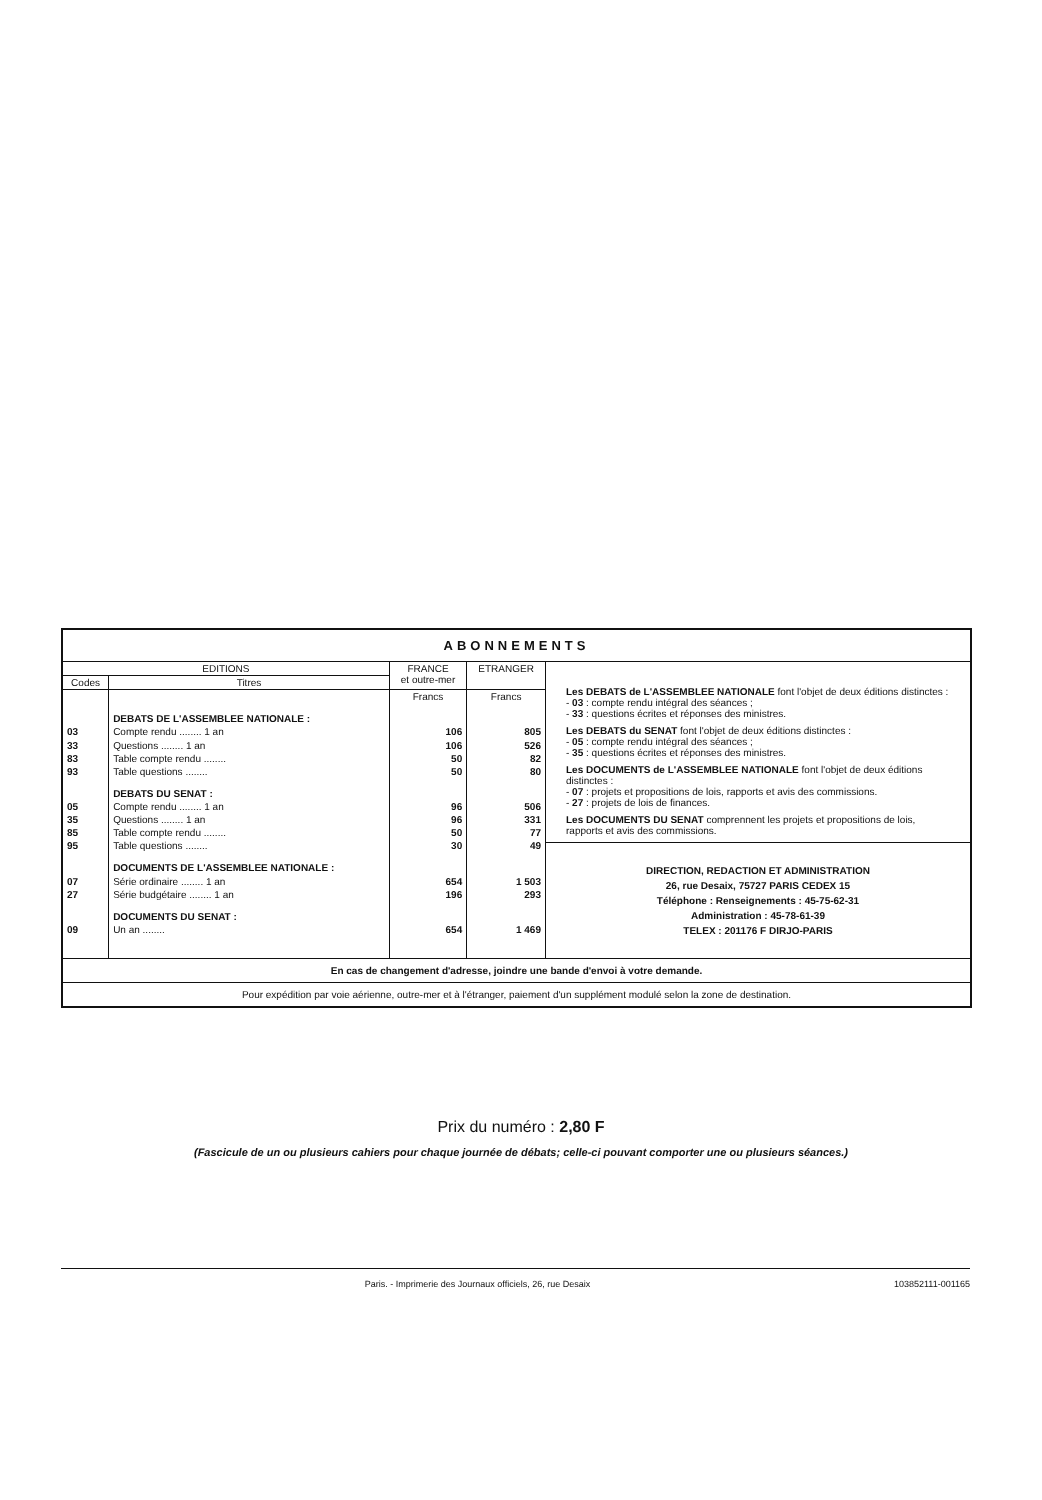ABONNEMENTS
| EDITIONS | | FRANCE et outre-mer | ETRANGER |
| --- | --- | --- | --- |
| Codes | Titres | | |
| | | Francs | Francs |
| | DEBATS DE L'ASSEMBLEE NATIONALE : | | |
| 03 | Compte rendu ........ 1 an | 106 | 805 |
| 33 | Questions ........ 1 an | 106 | 526 |
| 83 | Table compte rendu ........ | 50 | 82 |
| 93 | Table questions ........ | 50 | 80 |
| | DEBATS DU SENAT : | | |
| 05 | Compte rendu ........ 1 an | 96 | 506 |
| 35 | Questions ........ 1 an | 96 | 331 |
| 85 | Table compte rendu ........ | 50 | 77 |
| 95 | Table questions ........ | 30 | 49 |
| | DOCUMENTS DE L'ASSEMBLEE NATIONALE : | | |
| 07 | Série ordinaire ........ 1 an | 654 | 1 503 |
| 27 | Série budgétaire ........ 1 an | 196 | 293 |
| | DOCUMENTS DU SENAT : | | |
| 09 | Un an ........ | 654 | 1 469 |
Les DEBATS de L'ASSEMBLEE NATIONALE font l'objet de deux éditions distinctes :
- 03 : compte rendu intégral des séances ;
- 33 : questions écrites et réponses des ministres.
Les DEBATS du SENAT font l'objet de deux éditions distinctes :
- 05 : compte rendu intégral des séances ;
- 35 : questions écrites et réponses des ministres.
Les DOCUMENTS de L'ASSEMBLEE NATIONALE font l'objet de deux éditions distinctes :
- 07 : projets et propositions de lois, rapports et avis des commissions.
- 27 : projets de lois de finances.
Les DOCUMENTS DU SENAT comprennent les projets et propositions de lois, rapports et avis des commissions.
DIRECTION, REDACTION ET ADMINISTRATION
26, rue Desaix, 75727 PARIS CEDEX 15
Téléphone : Renseignements : 45-75-62-31
Administration : 45-78-61-39
TELEX : 201176 F DIRJO-PARIS
En cas de changement d'adresse, joindre une bande d'envoi à votre demande.
Pour expédition par voie aérienne, outre-mer et à l'étranger, paiement d'un supplément modulé selon la zone de destination.
Prix du numéro : 2,80 F
(Fascicule de un ou plusieurs cahiers pour chaque journée de débats; celle-ci pouvant comporter une ou plusieurs séances.)
Paris. - Imprimerie des Journaux officiels, 26, rue Desaix 103852111-001165